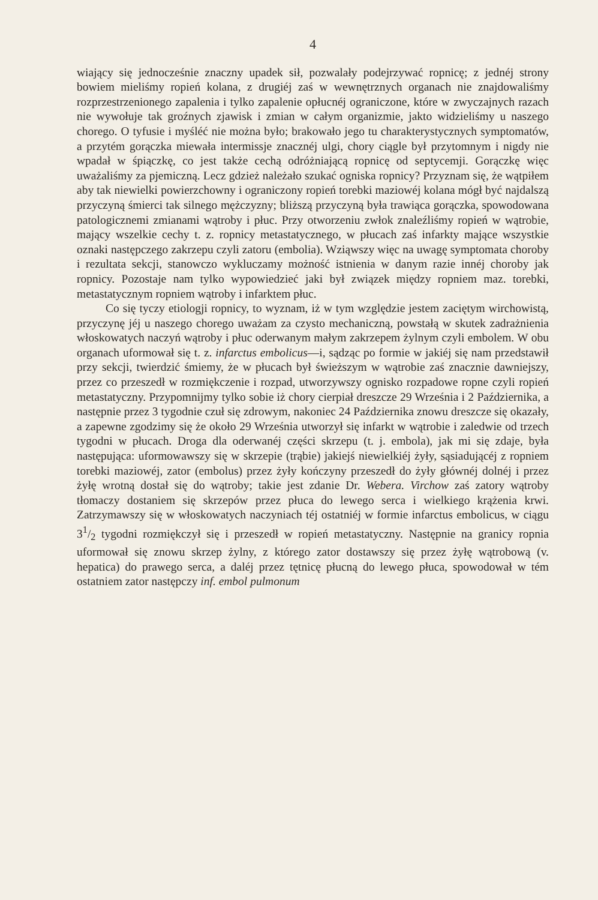4
wiający się jednocześnie znaczny upadek sił, pozwalały podejrzywać ropnicę; z jednéj strony bowiem mieliśmy ropień kolana, z drugiéj zaś w wewnętrznych organach nie znajdowaliśmy rozprzestrzenionego zapalenia i tylko zapalenie opłucnéj ograniczone, które w zwyczajnych razach nie wywołuje tak groźnych zjawisk i zmian w całym organizmie, jakto widzieliśmy u naszego chorego. O tyfusie i myśléć nie można było; brakowało jego tu charakterystycznych symptomatów, a przytém gorączka miewała intermissje znacznéj ulgi, chory ciągle był przytomnym i nigdy nie wpadał w śpiączkę, co jest także cechą odróżniającą ropnicę od septycemji. Gorączkę więc uważaliśmy za pjemiczną. Lecz gdzież należało szukać ogniska ropnicy? Przyznam się, że wątpiłem aby tak niewielki powierzchowny i ograniczony ropień torebki maziowéj kolana mógł być najdalszą przyczyną śmierci tak silnego mężczyzny; bliższą przyczyną była trawiąca gorączka, spowodowana patologicznemi zmianami wątroby i płuc. Przy otworzeniu zwłok znaleźliśmy ropień w wątrobie, mający wszelkie cechy t. z. ropnicy metastatycznego, w płucach zaś infarkty mające wszystkie oznaki następczego zakrzepu czyli zatoru (embolia). Wziąwszy więc na uwagę symptomata choroby i rezultata sekcji, stanowczo wykluczamy możność istnienia w danym razie innéj choroby jak ropnicy. Pozostaje nam tylko wypowiedzieć jaki był związek między ropniem maz. torebki, metastatycznym ropniem wątroby i infarktem płuc.
Co się tyczy etiologji ropnicy, to wyznam, iż w tym względzie jestem zaciętym wirchowistą, przyczynę jéj u naszego chorego uważam za czysto mechaniczną, powstałą w skutek zadrażnienia włoskowatych naczyń wątroby i płuc oderwanym małym zakrzepem żylnym czyli embolem. W obu organach uformował się t. z. infarctus embolicus—i, sądząc po formie w jakiéj się nam przedstawił przy sekcji, twierdzić śmiemy, że w płucach był świeższym w wątrobie zaś znacznie dawniejszy, przez co przeszedł w rozmiękczenie i rozpad, utworzywszy ognisko rozpadowe ropne czyli ropień metastatyczny. Przypomnijmy tylko sobie iż chory cierpiał dreszcze 29 Września i 2 Października, a następnie przez 3 tygodnie czuł się zdrowym, nakoniec 24 Października znowu dreszcze się okazały, a zapewne zgodzimy się że około 29 Września utworzył się infarkt w wątrobie i zaledwie od trzech tygodni w płucach. Droga dla oderwanéj części skrzepu (t. j. embola), jak mi się zdaje, była następująca: uformowawszy się w skrzepie (trąbie) jakiejś niewielkiéj żyły, sąsiadującéj z ropniem torebki maziowéj, zator (embolus) przez żyły kończyny przeszedł do żyły głównéj dolnéj i przez żyłę wrotną dostał się do wątroby; takie jest zdanie Dr. Webera. Virchow zaś zatory wątroby tłomaczy dostaniem się skrzepów przez płuca do lewego serca i wielkiego krążenia krwi. Zatrzymawszy się w włoskowatych naczyniach téj ostatniéj w formie infarctus embolicus, w ciągu 31/2 tygodni rozmiękczył się i przeszedł w ropień metastatyczny. Następnie na granicy ropnia uformował się znowu skrzep żylny, z którego zator dostawszy się przez żyłę wątrobową (v. hepatica) do prawego serca, a daléj przez tętnicę płucną do lewego płuca, spowodował w tém ostatniem zator następczy inf. embol pulmonum